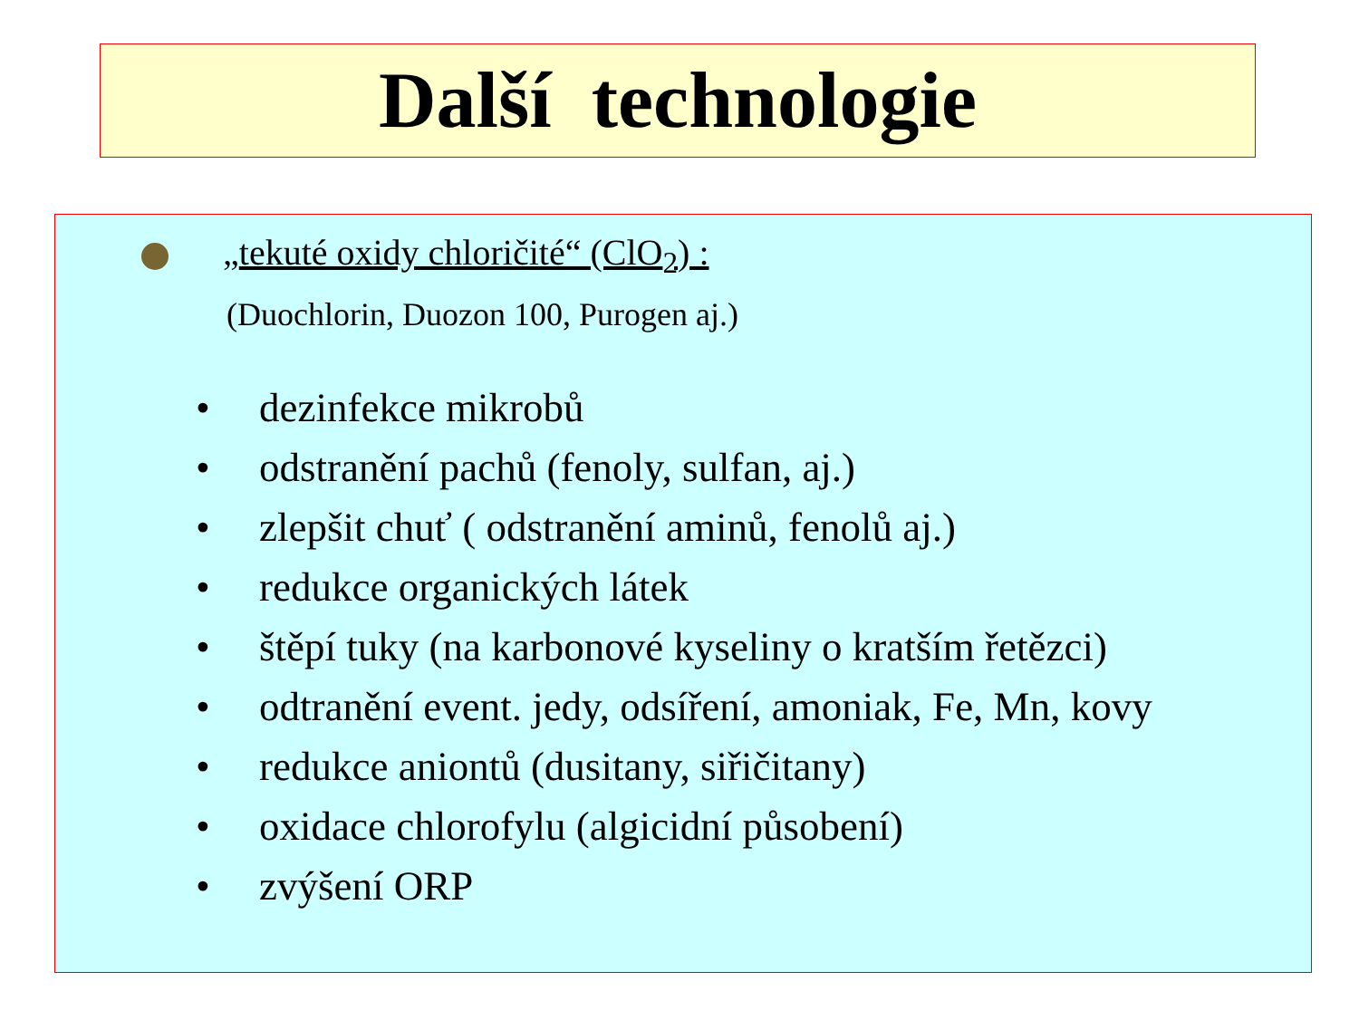Další technologie
„tekuté oxidy chloričité“ (ClO<sub>2</sub>) :
(Duochlorin, Duozon 100, Purogen aj.)
• dezinfekce mikrobů
• odstranění pachů (fenoly, sulfan, aj.)
• zlepšit chuť ( odstranění aminů, fenolů aj.)
• redukce organických látek
• štěpí tuky (na karbonové kyseliny o kratším řetězci)
• odtranění event. jedy, odsíření, amoniak, Fe, Mn, kovy
• redukce aniontů (dusitany, siřičitany)
• oxidace chlorofylu (algicidní působení)
• zvýšení ORP